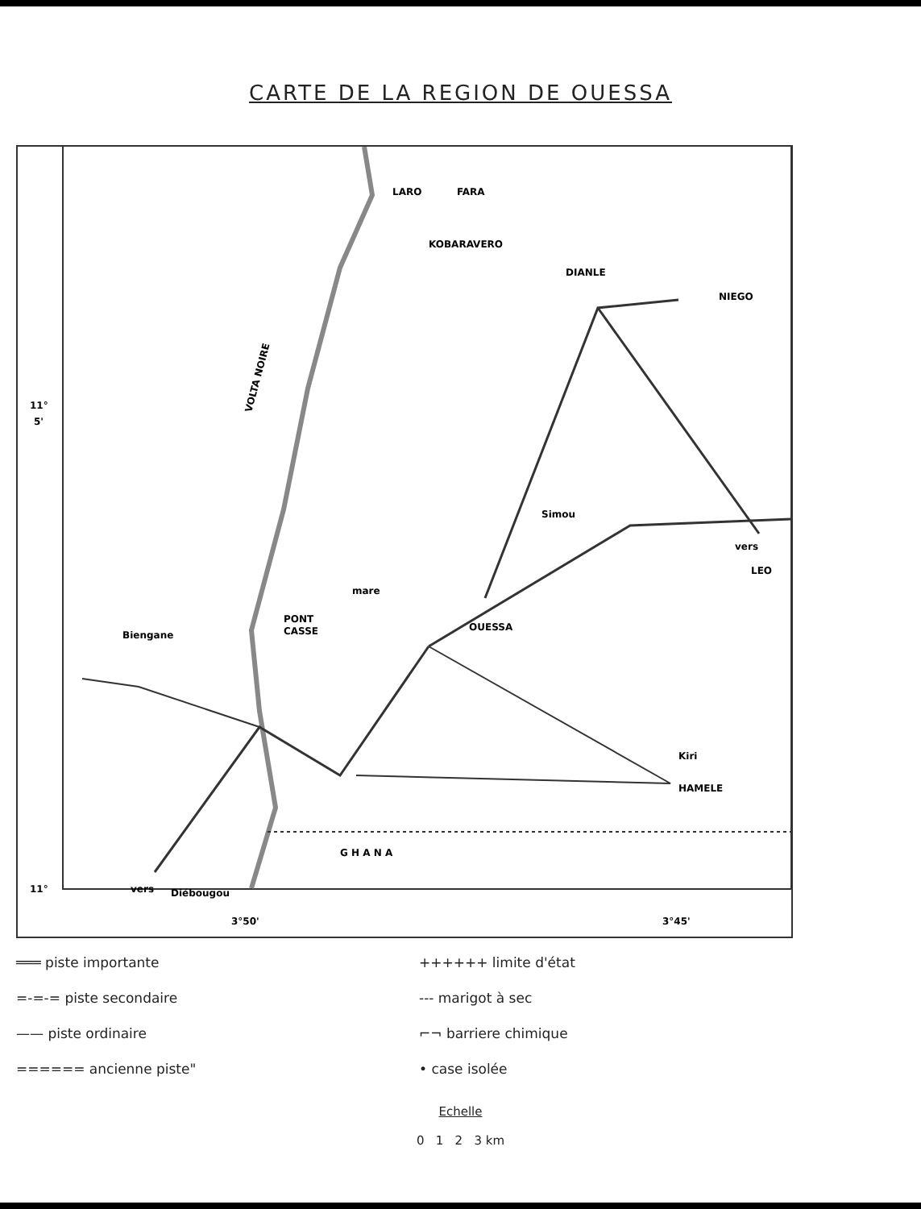CARTE DE LA REGION DE OUESSA
LARO
FARA
KOBARAVERO
DIANLE
NIEGO
Simou
vers
LEO
OUESSA
mare
PONT
CASSE
Biengane
Kiri
HAMELE
G H A N A
vers
Diébougou
VOLTA NOIRE
11°
5'
11°
3°50'
3°45'
═══ piste importante
=-=-= piste secondaire
—— piste ordinaire
====== ancienne piste"
++++++ limite d'état
--- marigot à sec
⌐¬ barriere chimique
• case isolée
Echelle
0 1 2 3 km